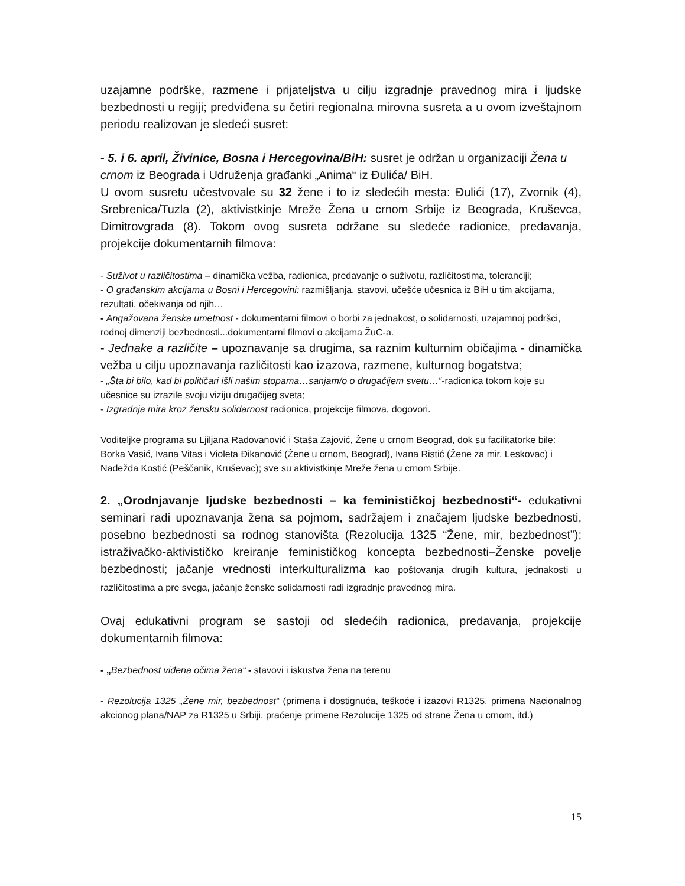uzajamne podrške, razmene i prijateljstva u cilju izgradnje pravednog mira i ljudske bezbednosti u regiji; predviđena su četiri regionalna mirovna susreta a u ovom izveštajnom periodu realizovan je sledeći susret:
- 5. i 6. april, Živinice, Bosna i Hercegovina/BiH: susret je održan u organizaciji Žena u crnom iz Beograda i Udruženja građanki „Anima“ iz Đulića/ BiH.
U ovom susretu učestvovale su 32 žene i to iz sledećih mesta: Đulići (17), Zvornik (4), Srebrenica/Tuzla (2), aktivistkinje Mreže Žena u crnom Srbije iz Beograda, Kruševca, Dimitrovgrada (8). Tokom ovog susreta održane su sledeće radionice, predavanja, projekcije dokumentarnih filmova:
- Suživot u različitostima – dinamička vežba, radionica, predavanje o suživotu, različitostima, toleranciji;
- O građanskim akcijama u Bosni i Hercegovini: razmišljanja, stavovi, učešće učesnica iz BiH u tim akcijama, rezultati, očekivanja od njih…
- Angažovana ženska umetnost - dokumentarni filmovi o borbi za jednakost, o solidarnosti, uzajamnoj podršci, rodnoj dimenziji bezbednosti...dokumentarni filmovi o akcijama ŽuC-a.
- Jednake a različite – upoznavanje sa drugima, sa raznim kulturnim običajima - dinamička vežba u cilju upoznavanja različitosti kao izazova, razmene, kulturnog bogatstva;
- „Šta bi bilo, kad bi političari išli našim stopama…sanjam/o o drugačijem svetu…“-radionica tokom koje su učesnice su izrazile svoju viziju drugačijeg sveta;
- Izgradnja mira kroz žensku solidarnost radionica, projekcije filmova, dogovori.
Voditeljke programa su Ljiljana Radovanović i Staša Zajović, Žene u crnom Beograd, dok su facilitatorke bile: Borka Vasić, Ivana Vitas i Violeta Đikanović (Žene u crnom, Beograd), Ivana Ristić (Žene za mir, Leskovac) i Nadežda Kostić (Peščanik, Kruševac); sve su aktivistkinje Mreže žena u crnom Srbije.
2. „Orodnjavanje ljudske bezbednosti – ka feminističkoj bezbednosti“- edukativni seminari radi upoznavanja žena sa pojmom, sadržajem i značajem ljudske bezbednosti, posebno bezbednosti sa rodnog stanovišta (Rezolucija 1325 “Žene, mir, bezbednost”); istraživačko-aktivističko kreiranje feminističkog koncepta bezbednosti–Ženske povelje bezbednosti; jačanje vrednosti interkulturalizma kao poštovanja drugih kultura, jednakosti u različitostima a pre svega, jačanje ženske solidarnosti radi izgradnje pravednog mira.
Ovaj edukativni program se sastoji od sledećih radionica, predavanja, projekcije dokumentarnih filmova:
- „Bezbednost viđena očima žena“ - stavovi i iskustva žena na terenu
- Rezolucija 1325 „Žene mir, bezbednost“ (primena i dostignuća, teškoće i izazovi R1325, primena Nacionalnog akcionog plana/NAP za R1325 u Srbiji, praćenje primene Rezolucije 1325 od strane Žena u crnom, itd.)
15